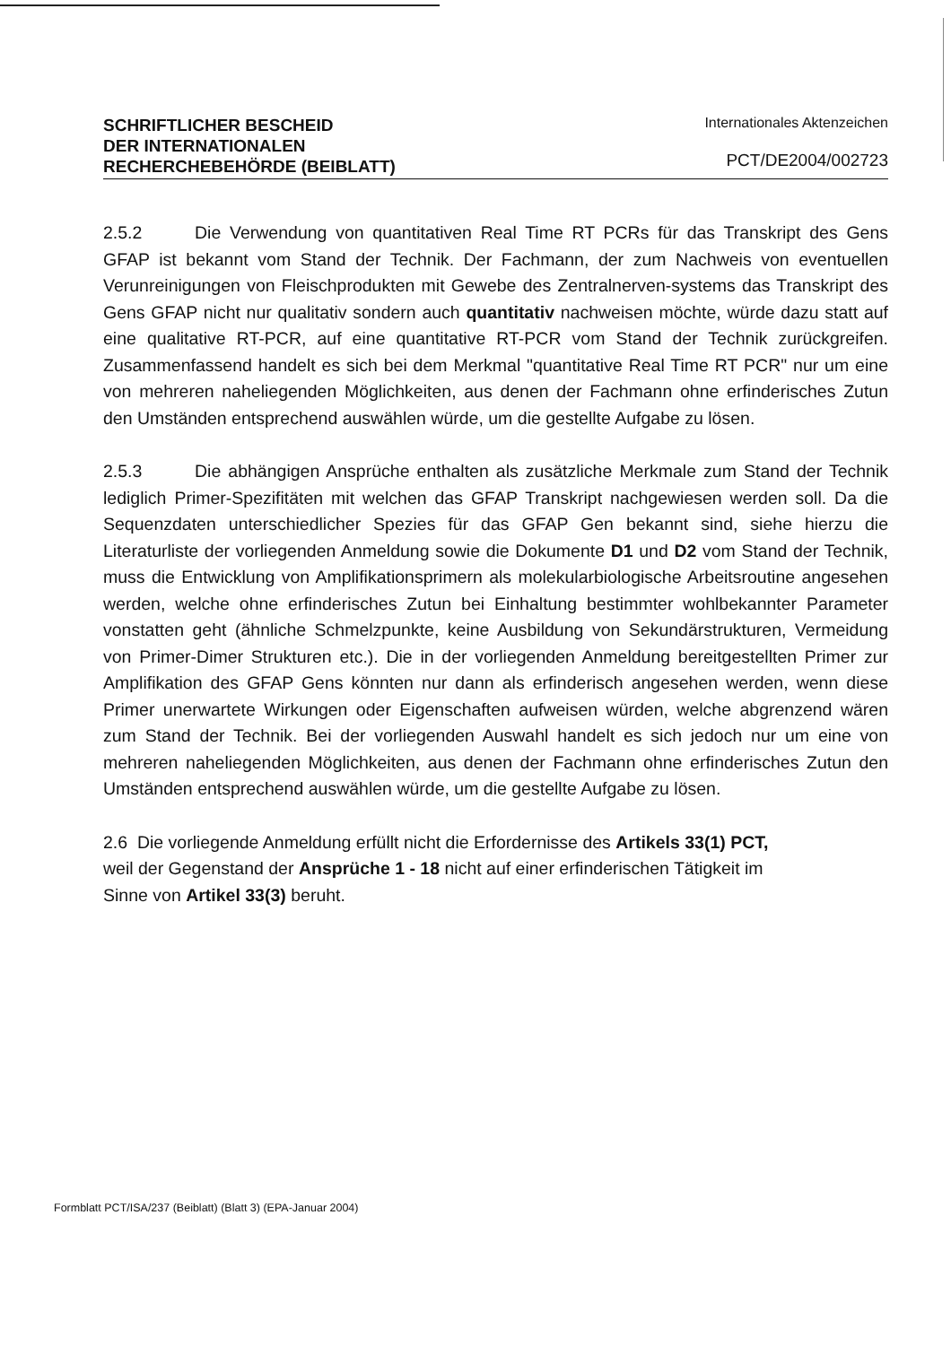SCHRIFTLICHER BESCHEID
DER INTERNATIONALEN
RECHERCHEBEHÖRDE (BEIBLATT)
Internationales Aktenzeichen
PCT/DE2004/002723
2.5.2 Die Verwendung von quantitativen Real Time RT PCRs für das Transkript des Gens GFAP ist bekannt vom Stand der Technik. Der Fachmann, der zum Nachweis von eventuellen Verunreinigungen von Fleischprodukten mit Gewebe des Zentralnerven-systems das Transkript des Gens GFAP nicht nur qualitativ sondern auch quantitativ nachweisen möchte, würde dazu statt auf eine qualitative RT-PCR, auf eine quantitative RT-PCR vom Stand der Technik zurückgreifen. Zusammenfassend handelt es sich bei dem Merkmal "quantitative Real Time RT PCR" nur um eine von mehreren naheliegenden Möglichkeiten, aus denen der Fachmann ohne erfinderisches Zutun den Umständen entsprechend auswählen würde, um die gestellte Aufgabe zu lösen.
2.5.3 Die abhängigen Ansprüche enthalten als zusätzliche Merkmale zum Stand der Technik lediglich Primer-Spezifitäten mit welchen das GFAP Transkript nachgewiesen werden soll. Da die Sequenzdaten unterschiedlicher Spezies für das GFAP Gen bekannt sind, siehe hierzu die Literaturliste der vorliegenden Anmeldung sowie die Dokumente D1 und D2 vom Stand der Technik, muss die Entwicklung von Amplifikationsprimern als molekularbiologische Arbeitsroutine angesehen werden, welche ohne erfinderisches Zutun bei Einhaltung bestimmter wohlbekannter Parameter vonstatten geht (ähnliche Schmelzpunkte, keine Ausbildung von Sekundärstrukturen, Vermeidung von Primer-Dimer Strukturen etc.). Die in der vorliegenden Anmeldung bereitgestellten Primer zur Amplifikation des GFAP Gens könnten nur dann als erfinderisch angesehen werden, wenn diese Primer unerwartete Wirkungen oder Eigenschaften aufweisen würden, welche abgrenzend wären zum Stand der Technik. Bei der vorliegenden Auswahl handelt es sich jedoch nur um eine von mehreren naheliegenden Möglichkeiten, aus denen der Fachmann ohne erfinderisches Zutun den Umständen entsprechend auswählen würde, um die gestellte Aufgabe zu lösen.
2.6 Die vorliegende Anmeldung erfüllt nicht die Erfordernisse des Artikels 33(1) PCT,
weil der Gegenstand der Ansprüche 1 - 18 nicht auf einer erfinderischen Tätigkeit im
Sinne von Artikel 33(3) beruht.
Formblatt PCT/ISA/237 (Beiblatt) (Blatt 3) (EPA-Januar 2004)